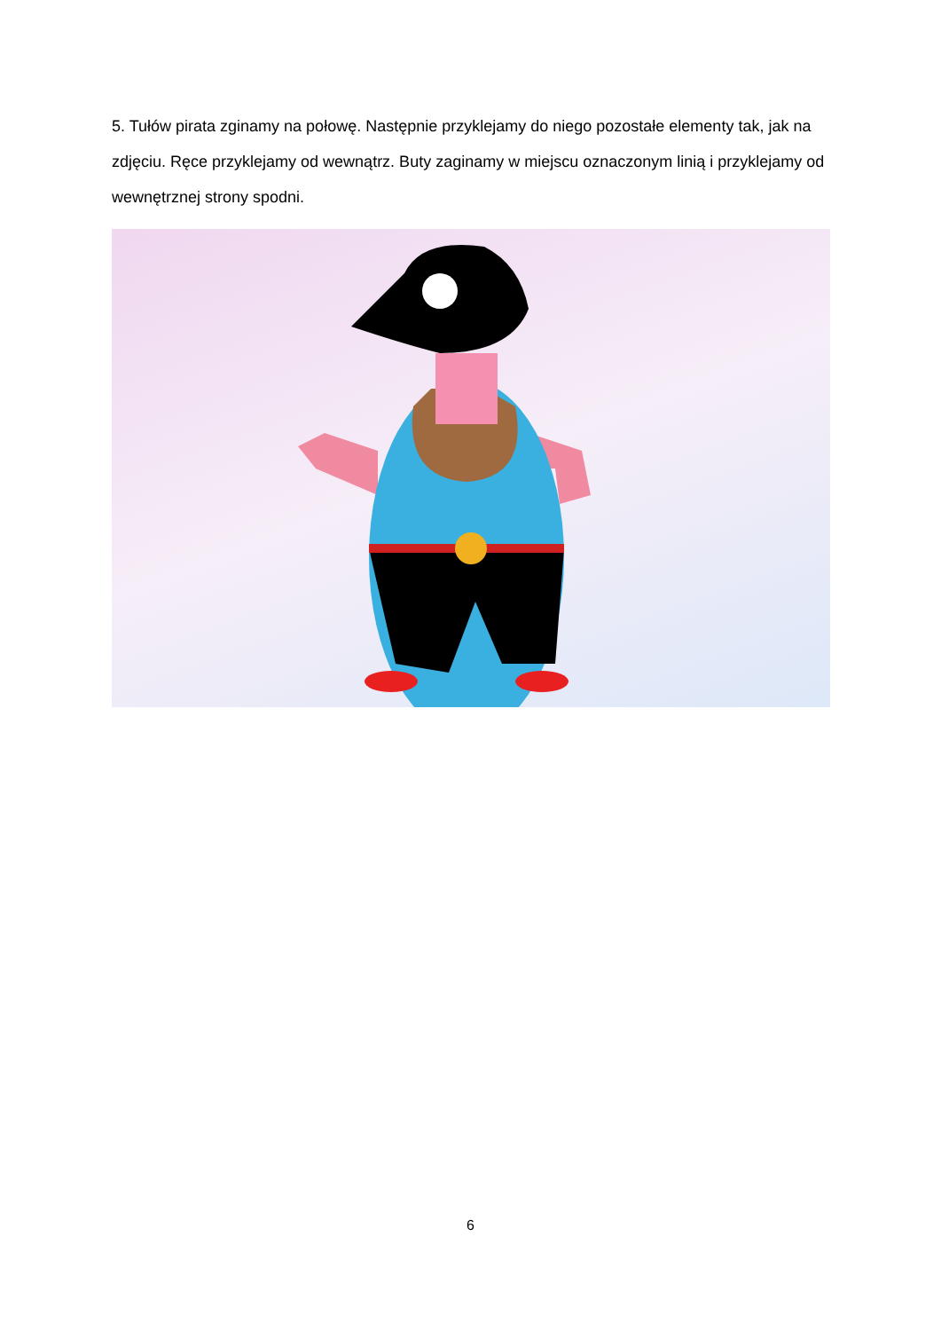5. Tułów pirata zginamy na połowę. Następnie przyklejamy do niego pozostałe elementy tak, jak na zdjęciu. Ręce przyklejamy od wewnątrz. Buty zaginamy w miejscu oznaczonym linią i przyklejamy od wewnętrznej strony spodni.
6